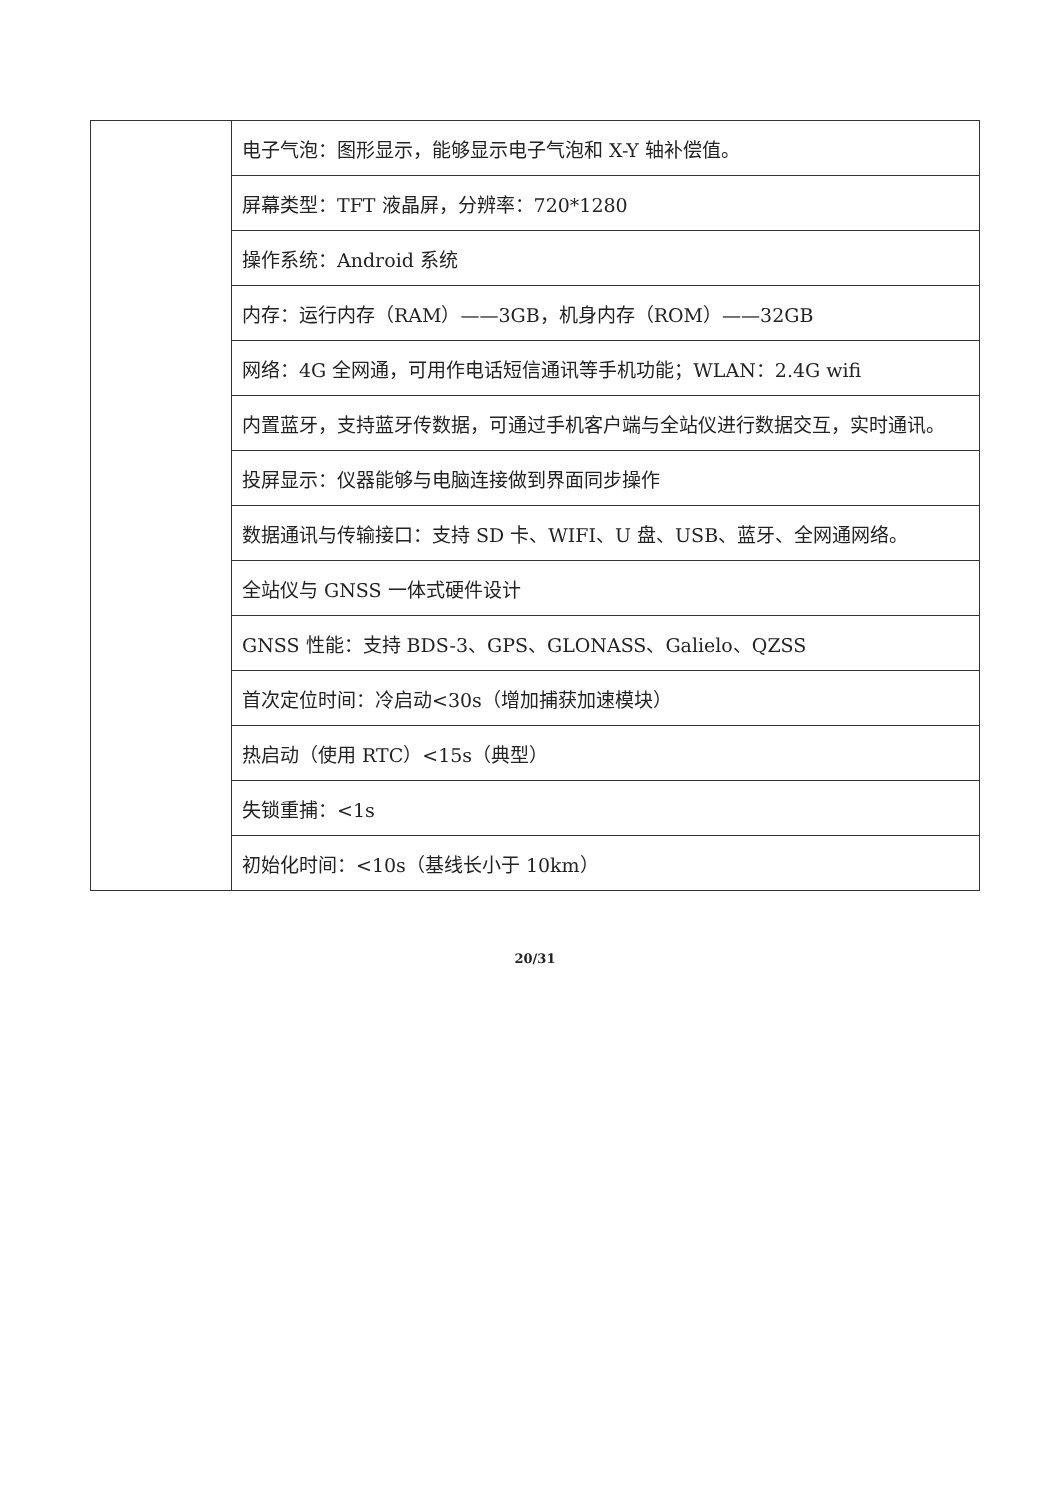| | 电子气泡：图形显示，能够显示电子气泡和 X-Y 轴补偿值。 |
| | 屏幕类型：TFT 液晶屏，分辨率：720*1280 |
| | 操作系统：Android 系统 |
| | 内存：运行内存（RAM）——3GB，机身内存（ROM）——32GB |
| | 网络：4G 全网通，可用作电话短信通讯等手机功能；WLAN：2.4G wifi |
| | 内置蓝牙，支持蓝牙传数据，可通过手机客户端与全站仪进行数据交互，实时通讯。 |
| | 投屏显示：仪器能够与电脑连接做到界面同步操作 |
| | 数据通讯与传输接口：支持 SD 卡、WIFI、U 盘、USB、蓝牙、全网通网络。 |
| | 全站仪与 GNSS 一体式硬件设计 |
| | GNSS 性能：支持 BDS-3、GPS、GLONASS、Galielo、QZSS |
| | 首次定位时间：冷启动<30s（增加捕获加速模块） |
| | 热启动（使用 RTC）<15s（典型） |
| | 失锁重捕：<1s |
| | 初始化时间：<10s（基线长小于 10km） |
20/31